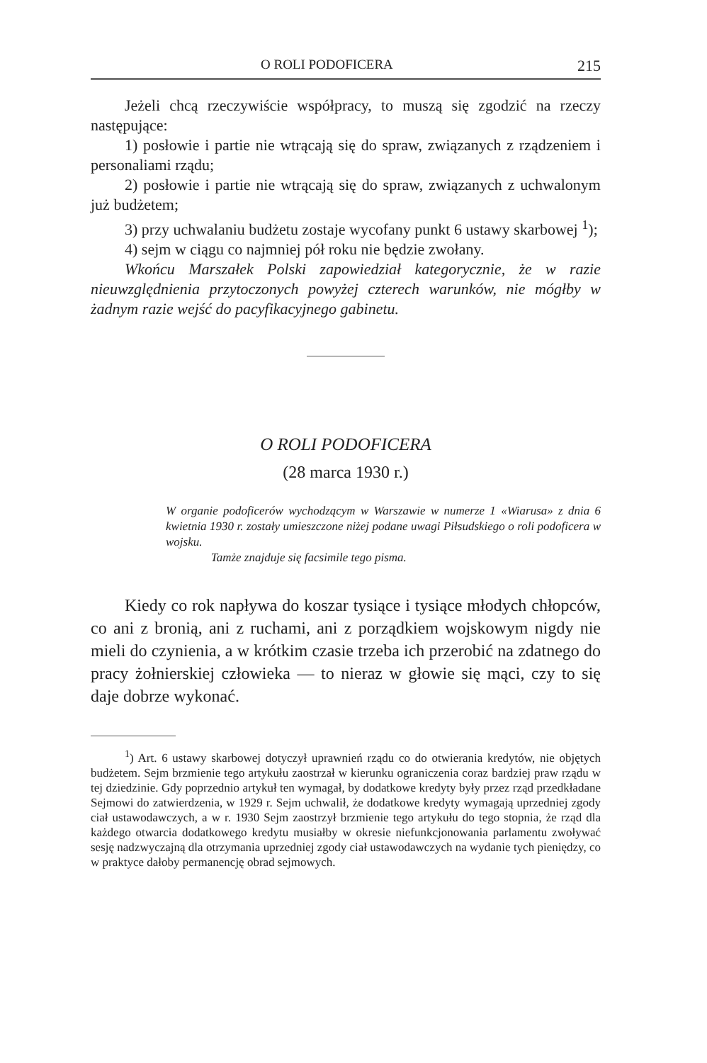O ROLI PODOFICERA 215
Jeżeli chcą rzeczywiście współpracy, to muszą się zgodzić na rzeczy następujące:
1) posłowie i partie nie wtrącają się do spraw, związanych z rządzeniem i personaliami rządu;
2) posłowie i partie nie wtrącają się do spraw, związanych z uchwalonym już budżetem;
3) przy uchwalaniu budżetu zostaje wycofany punkt 6 ustawy skarbowej <sup>1</sup>);
4) sejm w ciągu co najmniej pół roku nie będzie zwołany.
Wkońcu Marszałek Polski zapowiedział kategorycznie, że w razie nieuwzględnienia przytoczonych powyżej czterech warunków, nie mógłby w żadnym razie wejść do pacyfikacyjnego gabinetu.
O ROLI PODOFICERA
(28 marca 1930 r.)
W organie podoficerów wychodzącym w Warszawie w numerze 1 «Wiarusa» z dnia 6 kwietnia 1930 r. zostały umieszczone niżej podane uwagi Piłsudskiego o roli podoficera w wojsku.
Tamże znajduje się facsimile tego pisma.
Kiedy co rok napływa do koszar tysiące i tysiące młodych chłopców, co ani z bronią, ani z ruchami, ani z porządkiem wojskowym nigdy nie mieli do czynienia, a w krótkim czasie trzeba ich przerobić na zdatnego do pracy żołnierskiej człowieka — to nieraz w głowie się mąci, czy to się daje dobrze wykonać.
<sup>1</sup>) Art. 6 ustawy skarbowej dotyczył uprawnień rządu co do otwierania kredytów, nie objętych budżetem. Sejm brzmienie tego artykułu zaostrzał w kierunku ograniczenia coraz bardziej praw rządu w tej dziedzinie. Gdy poprzednio artykuł ten wymagał, by dodatkowe kredyty były przez rząd przedkładane Sejmowi do zatwierdzenia, w 1929 r. Sejm uchwalił, że dodatkowe kredyty wymagają uprzedniej zgody ciał ustawodawczych, a w r. 1930 Sejm zaostrzył brzmienie tego artykułu do tego stopnia, że rząd dla każdego otwarcia dodatkowego kredytu musiałby w okresie niefunkcjonowania parlamentu zwoływać sesję nadzwyczajną dla otrzymania uprzedniej zgody ciał ustawodawczych na wydanie tych pieniędzy, co w praktyce dałoby permanencję obrad sejmowych.